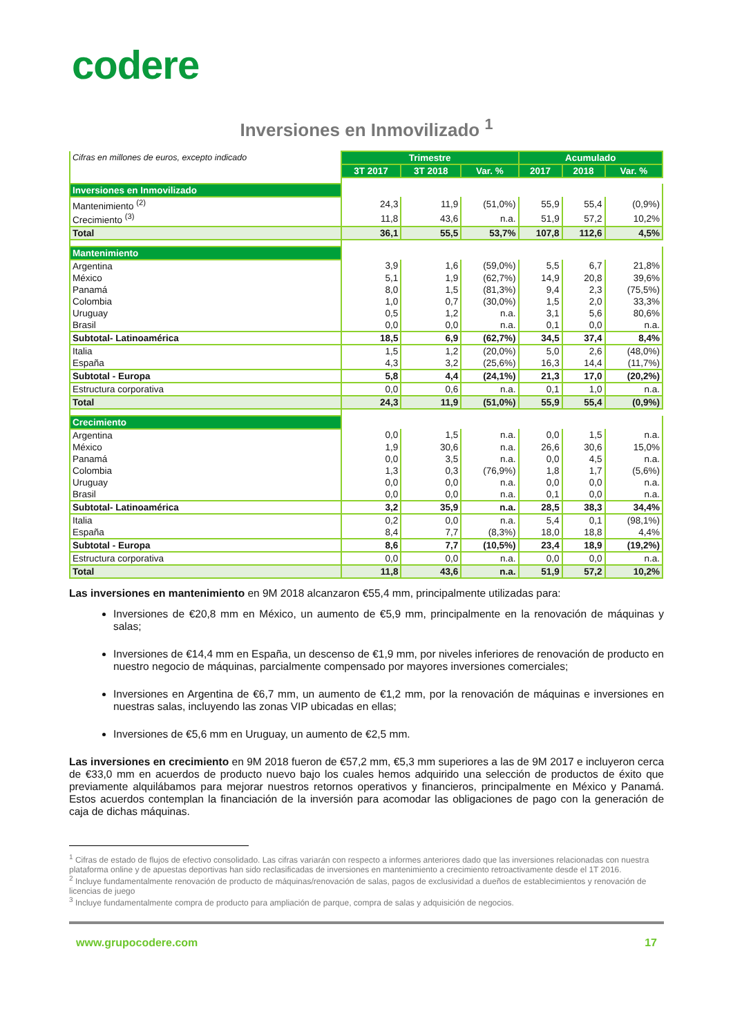codere
Inversiones en Inmovilizado <sup>1</sup>
| Cifras en millones de euros, excepto indicado | Trimestre | | | Acumulado | | |
| | 3T 2017 | 3T 2018 | Var. % | 2017 | 2018 | Var. % |
| Inversiones en Inmovilizado | | | | | | |
| Mantenimiento <sup>(2)</sup> | 24,3 | 11,9 | (51,0%) | 55,9 | 55,4 | (0,9%) |
| Crecimiento <sup>(3)</sup> | 11,8 | 43,6 | n.a. | 51,9 | 57,2 | 10,2% |
| Total | 36,1 | 55,5 | 53,7% | 107,8 | 112,6 | 4,5% |
| Mantenimiento | | | | | | |
| Argentina | 3,9 | 1,6 | (59,0%) | 5,5 | 6,7 | 21,8% |
| México | 5,1 | 1,9 | (62,7%) | 14,9 | 20,8 | 39,6% |
| Panamá | 8,0 | 1,5 | (81,3%) | 9,4 | 2,3 | (75,5%) |
| Colombia | 1,0 | 0,7 | (30,0%) | 1,5 | 2,0 | 33,3% |
| Uruguay | 0,5 | 1,2 | n.a. | 3,1 | 5,6 | 80,6% |
| Brasil | 0,0 | 0,0 | n.a. | 0,1 | 0,0 | n.a. |
| Subtotal- Latinoamérica | 18,5 | 6,9 | (62,7%) | 34,5 | 37,4 | 8,4% |
| Italia | 1,5 | 1,2 | (20,0%) | 5,0 | 2,6 | (48,0%) |
| España | 4,3 | 3,2 | (25,6%) | 16,3 | 14,4 | (11,7%) |
| Subtotal - Europa | 5,8 | 4,4 | (24,1%) | 21,3 | 17,0 | (20,2%) |
| Estructura corporativa | 0,0 | 0,6 | n.a. | 0,1 | 1,0 | n.a. |
| Total | 24,3 | 11,9 | (51,0%) | 55,9 | 55,4 | (0,9%) |
| Crecimiento | | | | | | |
| Argentina | 0,0 | 1,5 | n.a. | 0,0 | 1,5 | n.a. |
| México | 1,9 | 30,6 | n.a. | 26,6 | 30,6 | 15,0% |
| Panamá | 0,0 | 3,5 | n.a. | 0,0 | 4,5 | n.a. |
| Colombia | 1,3 | 0,3 | (76,9%) | 1,8 | 1,7 | (5,6%) |
| Uruguay | 0,0 | 0,0 | n.a. | 0,0 | 0,0 | n.a. |
| Brasil | 0,0 | 0,0 | n.a. | 0,1 | 0,0 | n.a. |
| Subtotal- Latinoamérica | 3,2 | 35,9 | n.a. | 28,5 | 38,3 | 34,4% |
| Italia | 0,2 | 0,0 | n.a. | 5,4 | 0,1 | (98,1%) |
| España | 8,4 | 7,7 | (8,3%) | 18,0 | 18,8 | 4,4% |
| Subtotal - Europa | 8,6 | 7,7 | (10,5%) | 23,4 | 18,9 | (19,2%) |
| Estructura corporativa | 0,0 | 0,0 | n.a. | 0,0 | 0,0 | n.a. |
| Total | 11,8 | 43,6 | n.a. | 51,9 | 57,2 | 10,2% |
Las inversiones en mantenimiento en 9M 2018 alcanzaron €55,4 mm, principalmente utilizadas para:
Inversiones de €20,8 mm en México, un aumento de €5,9 mm, principalmente en la renovación de máquinas y salas;
Inversiones de €14,4 mm en España, un descenso de €1,9 mm, por niveles inferiores de renovación de producto en nuestro negocio de máquinas, parcialmente compensado por mayores inversiones comerciales;
Inversiones en Argentina de €6,7 mm, un aumento de €1,2 mm, por la renovación de máquinas e inversiones en nuestras salas, incluyendo las zonas VIP ubicadas en ellas;
Inversiones de €5,6 mm en Uruguay, un aumento de €2,5 mm.
Las inversiones en crecimiento en 9M 2018 fueron de €57,2 mm, €5,3 mm superiores a las de 9M 2017 e incluyeron cerca de €33,0 mm en acuerdos de producto nuevo bajo los cuales hemos adquirido una selección de productos de éxito que previamente alquilábamos para mejorar nuestros retornos operativos y financieros, principalmente en México y Panamá. Estos acuerdos contemplan la financiación de la inversión para acomodar las obligaciones de pago con la generación de caja de dichas máquinas.
<sup>1</sup> Cifras de estado de flujos de efectivo consolidado. Las cifras variarán con respecto a informes anteriores dado que las inversiones relacionadas con nuestra plataforma online y de apuestas deportivas han sido reclasificadas de inversiones en mantenimiento a crecimiento retroactivamente desde el 1T 2016.
<sup>2</sup> Incluye fundamentalmente renovación de producto de máquinas/renovación de salas, pagos de exclusividad a dueños de establecimientos y renovación de licencias de juego
<sup>3</sup> Incluye fundamentalmente compra de producto para ampliación de parque, compra de salas y adquisición de negocios.
www.grupocodere.com 17